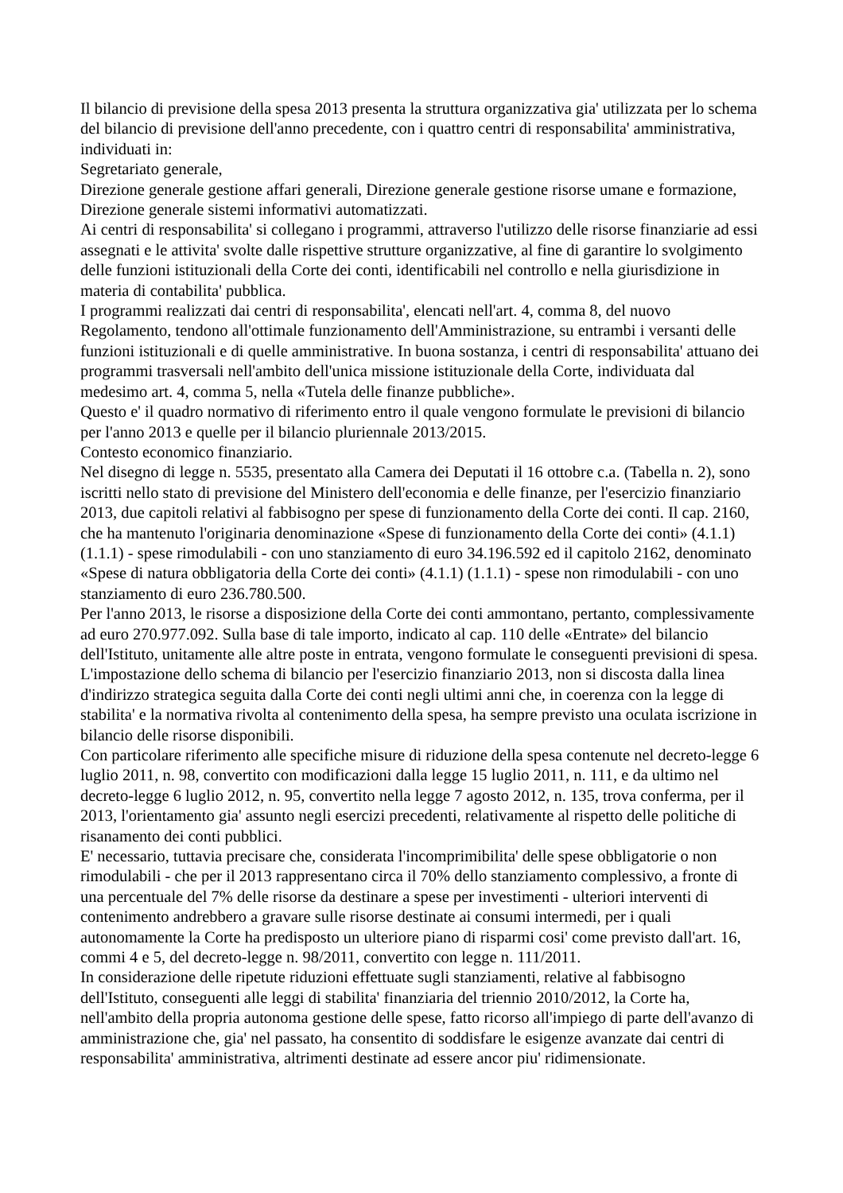Il bilancio di previsione della spesa 2013 presenta la struttura organizzativa gia' utilizzata per lo schema del bilancio di previsione dell'anno precedente, con i quattro centri di responsabilita' amministrativa, individuati in:
Segretariato generale,
Direzione generale gestione affari generali, Direzione generale gestione risorse umane e formazione, Direzione generale sistemi informativi automatizzati.
Ai centri di responsabilita' si collegano i programmi, attraverso l'utilizzo delle risorse finanziarie ad essi assegnati e le attivita' svolte dalle rispettive strutture organizzative, al fine di garantire lo svolgimento delle funzioni istituzionali della Corte dei conti, identificabili nel controllo e nella giurisdizione in materia di contabilita' pubblica.
I programmi realizzati dai centri di responsabilita', elencati nell'art. 4, comma 8, del nuovo Regolamento, tendono all'ottimale funzionamento dell'Amministrazione, su entrambi i versanti delle funzioni istituzionali e di quelle amministrative. In buona sostanza, i centri di responsabilita' attuano dei programmi trasversali nell'ambito dell'unica missione istituzionale della Corte, individuata dal medesimo art. 4, comma 5, nella «Tutela delle finanze pubbliche».
Questo e' il quadro normativo di riferimento entro il quale vengono formulate le previsioni di bilancio per l'anno 2013 e quelle per il bilancio pluriennale 2013/2015.
Contesto economico finanziario.
Nel disegno di legge n. 5535, presentato alla Camera dei Deputati il 16 ottobre c.a. (Tabella n. 2), sono iscritti nello stato di previsione del Ministero dell'economia e delle finanze, per l'esercizio finanziario 2013, due capitoli relativi al fabbisogno per spese di funzionamento della Corte dei conti. Il cap. 2160, che ha mantenuto l'originaria denominazione «Spese di funzionamento della Corte dei conti» (4.1.1) (1.1.1) - spese rimodulabili - con uno stanziamento di euro 34.196.592 ed il capitolo 2162, denominato «Spese di natura obbligatoria della Corte dei conti» (4.1.1) (1.1.1) - spese non rimodulabili - con uno stanziamento di euro 236.780.500.
Per l'anno 2013, le risorse a disposizione della Corte dei conti ammontano, pertanto, complessivamente ad euro 270.977.092. Sulla base di tale importo, indicato al cap. 110 delle «Entrate» del bilancio dell'Istituto, unitamente alle altre poste in entrata, vengono formulate le conseguenti previsioni di spesa.
L'impostazione dello schema di bilancio per l'esercizio finanziario 2013, non si discosta dalla linea d'indirizzo strategica seguita dalla Corte dei conti negli ultimi anni che, in coerenza con la legge di stabilita' e la normativa rivolta al contenimento della spesa, ha sempre previsto una oculata iscrizione in bilancio delle risorse disponibili.
Con particolare riferimento alle specifiche misure di riduzione della spesa contenute nel decreto-legge 6 luglio 2011, n. 98, convertito con modificazioni dalla legge 15 luglio 2011, n. 111, e da ultimo nel decreto-legge 6 luglio 2012, n. 95, convertito nella legge 7 agosto 2012, n. 135, trova conferma, per il 2013, l'orientamento gia' assunto negli esercizi precedenti, relativamente al rispetto delle politiche di risanamento dei conti pubblici.
E' necessario, tuttavia precisare che, considerata l'incomprimibilita' delle spese obbligatorie o non rimodulabili - che per il 2013 rappresentano circa il 70% dello stanziamento complessivo, a fronte di una percentuale del 7% delle risorse da destinare a spese per investimenti - ulteriori interventi di contenimento andrebbero a gravare sulle risorse destinate ai consumi intermedi, per i quali autonomamente la Corte ha predisposto un ulteriore piano di risparmi cosi' come previsto dall'art. 16, commi 4 e 5, del decreto-legge n. 98/2011, convertito con legge n. 111/2011.
In considerazione delle ripetute riduzioni effettuate sugli stanziamenti, relative al fabbisogno dell'Istituto, conseguenti alle leggi di stabilita' finanziaria del triennio 2010/2012, la Corte ha, nell'ambito della propria autonoma gestione delle spese, fatto ricorso all'impiego di parte dell'avanzo di amministrazione che, gia' nel passato, ha consentito di soddisfare le esigenze avanzate dai centri di responsabilita' amministrativa, altrimenti destinate ad essere ancor piu' ridimensionate.